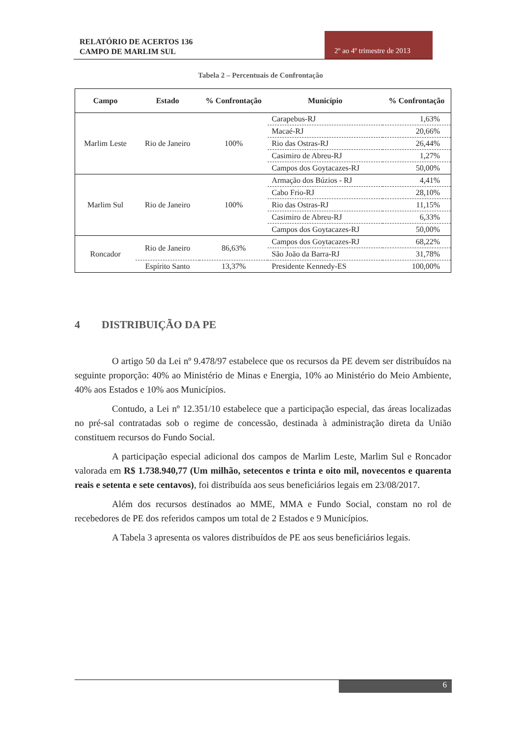RELATÓRIO DE ACERTOS 136
CAMPO DE MARLIM SUL
2º ao 4º trimestre de 2013
Tabela 2 – Percentuais de Confrontação
| Campo | Estado | % Confrontação | Município | % Confrontação |
| --- | --- | --- | --- | --- |
| Marlim Leste | Rio de Janeiro | 100% | Carapebus-RJ | 1,63% |
| | | | Macaé-RJ | 20,66% |
| | | | Rio das Ostras-RJ | 26,44% |
| | | | Casimiro de Abreu-RJ | 1,27% |
| | | | Campos dos Goytacazes-RJ | 50,00% |
| Marlim Sul | Rio de Janeiro | 100% | Armação dos Búzios - RJ | 4,41% |
| | | | Cabo Frio-RJ | 28,10% |
| | | | Rio das Ostras-RJ | 11,15% |
| | | | Casimiro de Abreu-RJ | 6,33% |
| | | | Campos dos Goytacazes-RJ | 50,00% |
| Roncador | Rio de Janeiro | 86,63% | Campos dos Goytacazes-RJ | 68,22% |
| | | | São João da Barra-RJ | 31,78% |
| | Espírito Santo | 13,37% | Presidente Kennedy-ES | 100,00% |
4 DISTRIBUIÇÃO DA PE
O artigo 50 da Lei nº 9.478/97 estabelece que os recursos da PE devem ser distribuídos na seguinte proporção: 40% ao Ministério de Minas e Energia, 10% ao Ministério do Meio Ambiente, 40% aos Estados e 10% aos Municípios.
Contudo, a Lei nº 12.351/10 estabelece que a participação especial, das áreas localizadas no pré-sal contratadas sob o regime de concessão, destinada à administração direta da União constituem recursos do Fundo Social.
A participação especial adicional dos campos de Marlim Leste, Marlim Sul e Roncador valorada em R$ 1.738.940,77 (Um milhão, setecentos e trinta e oito mil, novecentos e quarenta reais e setenta e sete centavos), foi distribuída aos seus beneficiários legais em 23/08/2017.
Além dos recursos destinados ao MME, MMA e Fundo Social, constam no rol de recebedores de PE dos referidos campos um total de 2 Estados e 9 Municípios.
A Tabela 3 apresenta os valores distribuídos de PE aos seus beneficiários legais.
6